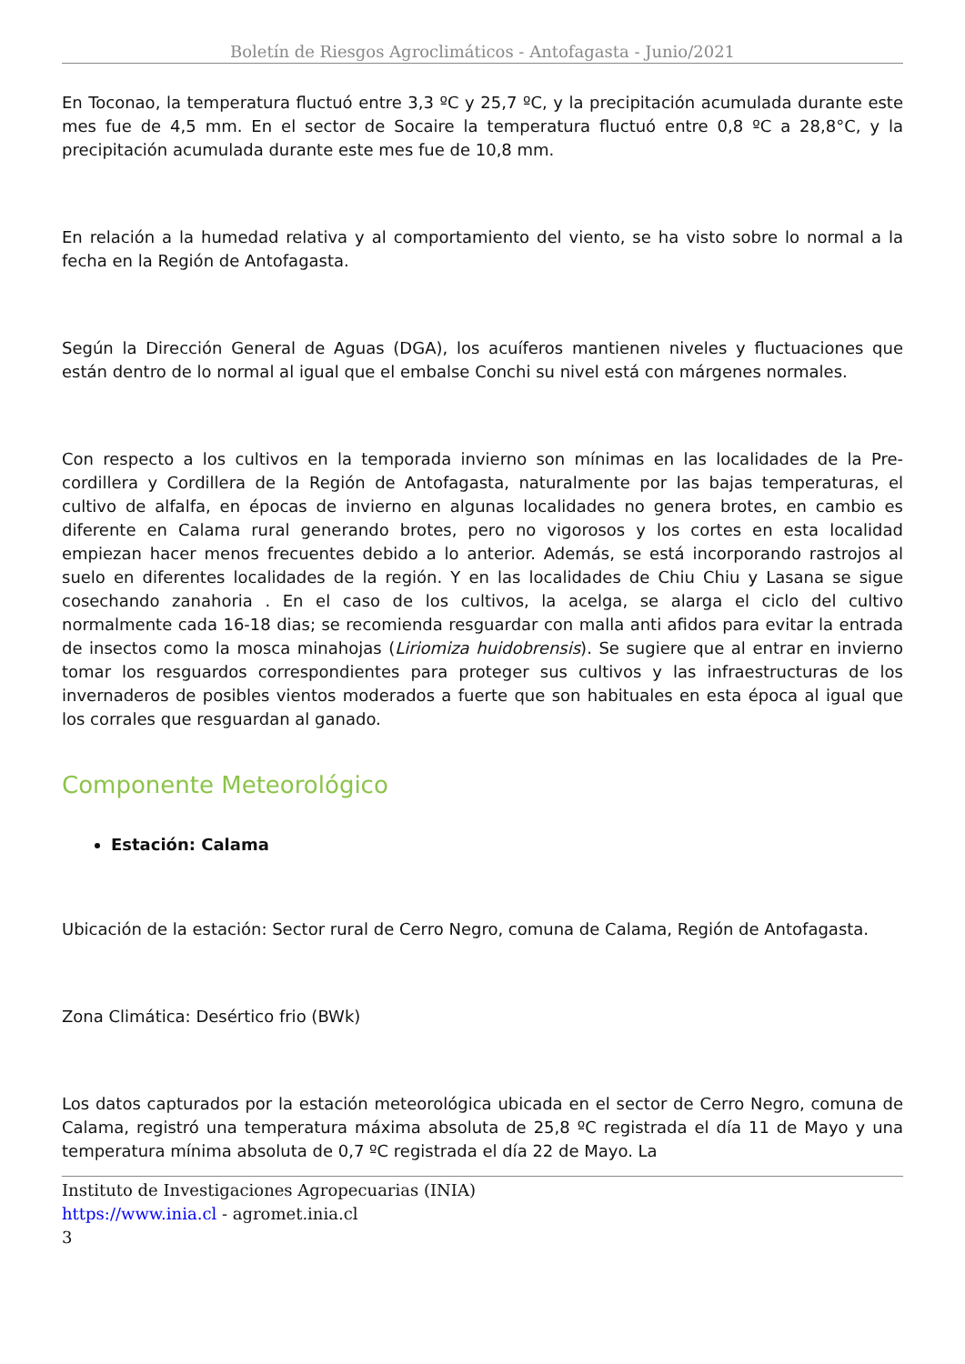Boletín de Riesgos Agroclimáticos - Antofagasta - Junio/2021
En Toconao, la temperatura fluctuó entre 3,3 ºC y 25,7 ºC, y la precipitación acumulada durante este mes fue de 4,5 mm. En el sector de Socaire la temperatura fluctuó entre 0,8 ºC a 28,8°C, y la precipitación acumulada durante este mes fue de 10,8 mm.
En relación a la humedad relativa y al comportamiento del viento, se ha visto sobre lo normal a la fecha en la Región de Antofagasta.
Según la Dirección General de Aguas (DGA), los acuíferos mantienen niveles y fluctuaciones que están dentro de lo normal al igual que el embalse Conchi su nivel está con márgenes normales.
Con respecto a los cultivos en la temporada invierno son mínimas en las localidades de la Pre-cordillera y Cordillera de la Región de Antofagasta, naturalmente por las bajas temperaturas, el cultivo de alfalfa, en épocas de invierno en algunas localidades no genera brotes, en cambio es diferente en Calama rural generando brotes, pero no vigorosos y los cortes en esta localidad empiezan hacer menos frecuentes debido a lo anterior. Además, se está incorporando rastrojos al suelo en diferentes localidades de la región. Y en las localidades de Chiu Chiu y Lasana se sigue cosechando zanahoria . En el caso de los cultivos, la acelga, se alarga el ciclo del cultivo normalmente cada 16-18 dias; se recomienda resguardar con malla anti afidos para evitar la entrada de insectos como la mosca minahojas (Liriomiza huidobrensis). Se sugiere que al entrar en invierno tomar los resguardos correspondientes para proteger sus cultivos y las infraestructuras de los invernaderos de posibles vientos moderados a fuerte que son habituales en esta época al igual que los corrales que resguardan al ganado.
Componente Meteorológico
Estación: Calama
Ubicación de la estación: Sector rural de Cerro Negro, comuna de Calama, Región de Antofagasta.
Zona Climática: Desértico frio (BWk)
Los datos capturados por la estación meteorológica ubicada en el sector de Cerro Negro, comuna de Calama, registró una temperatura máxima absoluta de 25,8 ºC registrada el día 11 de Mayo y una temperatura mínima absoluta de 0,7 ºC registrada el día 22 de Mayo. La
Instituto de Investigaciones Agropecuarias (INIA)
https://www.inia.cl - agromet.inia.cl
3